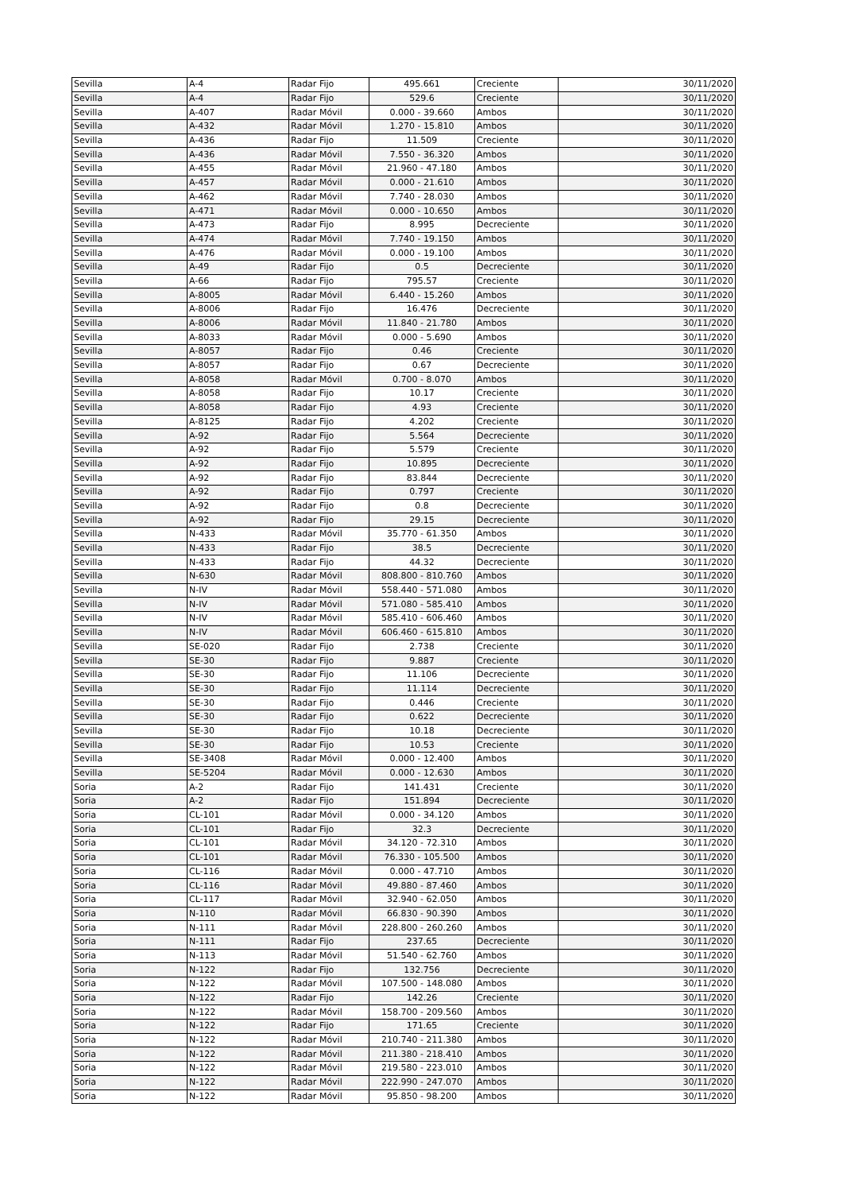| Sevilla | A-4 | Radar Fijo | 495.661 | Creciente | 30/11/2020 |
| Sevilla | A-4 | Radar Fijo | 529.6 | Creciente | 30/11/2020 |
| Sevilla | A-407 | Radar Móvil | 0.000 - 39.660 | Ambos | 30/11/2020 |
| Sevilla | A-432 | Radar Móvil | 1.270 - 15.810 | Ambos | 30/11/2020 |
| Sevilla | A-436 | Radar Fijo | 11.509 | Creciente | 30/11/2020 |
| Sevilla | A-436 | Radar Móvil | 7.550 - 36.320 | Ambos | 30/11/2020 |
| Sevilla | A-455 | Radar Móvil | 21.960 - 47.180 | Ambos | 30/11/2020 |
| Sevilla | A-457 | Radar Móvil | 0.000 - 21.610 | Ambos | 30/11/2020 |
| Sevilla | A-462 | Radar Móvil | 7.740 - 28.030 | Ambos | 30/11/2020 |
| Sevilla | A-471 | Radar Móvil | 0.000 - 10.650 | Ambos | 30/11/2020 |
| Sevilla | A-473 | Radar Fijo | 8.995 | Decreciente | 30/11/2020 |
| Sevilla | A-474 | Radar Móvil | 7.740 - 19.150 | Ambos | 30/11/2020 |
| Sevilla | A-476 | Radar Móvil | 0.000 - 19.100 | Ambos | 30/11/2020 |
| Sevilla | A-49 | Radar Fijo | 0.5 | Decreciente | 30/11/2020 |
| Sevilla | A-66 | Radar Fijo | 795.57 | Creciente | 30/11/2020 |
| Sevilla | A-8005 | Radar Móvil | 6.440 - 15.260 | Ambos | 30/11/2020 |
| Sevilla | A-8006 | Radar Fijo | 16.476 | Decreciente | 30/11/2020 |
| Sevilla | A-8006 | Radar Móvil | 11.840 - 21.780 | Ambos | 30/11/2020 |
| Sevilla | A-8033 | Radar Móvil | 0.000 - 5.690 | Ambos | 30/11/2020 |
| Sevilla | A-8057 | Radar Fijo | 0.46 | Creciente | 30/11/2020 |
| Sevilla | A-8057 | Radar Fijo | 0.67 | Decreciente | 30/11/2020 |
| Sevilla | A-8058 | Radar Móvil | 0.700 - 8.070 | Ambos | 30/11/2020 |
| Sevilla | A-8058 | Radar Fijo | 10.17 | Creciente | 30/11/2020 |
| Sevilla | A-8058 | Radar Fijo | 4.93 | Creciente | 30/11/2020 |
| Sevilla | A-8125 | Radar Fijo | 4.202 | Creciente | 30/11/2020 |
| Sevilla | A-92 | Radar Fijo | 5.564 | Decreciente | 30/11/2020 |
| Sevilla | A-92 | Radar Fijo | 5.579 | Creciente | 30/11/2020 |
| Sevilla | A-92 | Radar Fijo | 10.895 | Decreciente | 30/11/2020 |
| Sevilla | A-92 | Radar Fijo | 83.844 | Decreciente | 30/11/2020 |
| Sevilla | A-92 | Radar Fijo | 0.797 | Creciente | 30/11/2020 |
| Sevilla | A-92 | Radar Fijo | 0.8 | Decreciente | 30/11/2020 |
| Sevilla | A-92 | Radar Fijo | 29.15 | Decreciente | 30/11/2020 |
| Sevilla | N-433 | Radar Móvil | 35.770 - 61.350 | Ambos | 30/11/2020 |
| Sevilla | N-433 | Radar Fijo | 38.5 | Decreciente | 30/11/2020 |
| Sevilla | N-433 | Radar Fijo | 44.32 | Decreciente | 30/11/2020 |
| Sevilla | N-630 | Radar Móvil | 808.800 - 810.760 | Ambos | 30/11/2020 |
| Sevilla | N-IV | Radar Móvil | 558.440 - 571.080 | Ambos | 30/11/2020 |
| Sevilla | N-IV | Radar Móvil | 571.080 - 585.410 | Ambos | 30/11/2020 |
| Sevilla | N-IV | Radar Móvil | 585.410 - 606.460 | Ambos | 30/11/2020 |
| Sevilla | N-IV | Radar Móvil | 606.460 - 615.810 | Ambos | 30/11/2020 |
| Sevilla | SE-020 | Radar Fijo | 2.738 | Creciente | 30/11/2020 |
| Sevilla | SE-30 | Radar Fijo | 9.887 | Creciente | 30/11/2020 |
| Sevilla | SE-30 | Radar Fijo | 11.106 | Decreciente | 30/11/2020 |
| Sevilla | SE-30 | Radar Fijo | 11.114 | Decreciente | 30/11/2020 |
| Sevilla | SE-30 | Radar Fijo | 0.446 | Creciente | 30/11/2020 |
| Sevilla | SE-30 | Radar Fijo | 0.622 | Decreciente | 30/11/2020 |
| Sevilla | SE-30 | Radar Fijo | 10.18 | Decreciente | 30/11/2020 |
| Sevilla | SE-30 | Radar Fijo | 10.53 | Creciente | 30/11/2020 |
| Sevilla | SE-3408 | Radar Móvil | 0.000 - 12.400 | Ambos | 30/11/2020 |
| Sevilla | SE-5204 | Radar Móvil | 0.000 - 12.630 | Ambos | 30/11/2020 |
| Soria | A-2 | Radar Fijo | 141.431 | Creciente | 30/11/2020 |
| Soria | A-2 | Radar Fijo | 151.894 | Decreciente | 30/11/2020 |
| Soria | CL-101 | Radar Móvil | 0.000 - 34.120 | Ambos | 30/11/2020 |
| Soria | CL-101 | Radar Fijo | 32.3 | Decreciente | 30/11/2020 |
| Soria | CL-101 | Radar Móvil | 34.120 - 72.310 | Ambos | 30/11/2020 |
| Soria | CL-101 | Radar Móvil | 76.330 - 105.500 | Ambos | 30/11/2020 |
| Soria | CL-116 | Radar Móvil | 0.000 - 47.710 | Ambos | 30/11/2020 |
| Soria | CL-116 | Radar Móvil | 49.880 - 87.460 | Ambos | 30/11/2020 |
| Soria | CL-117 | Radar Móvil | 32.940 - 62.050 | Ambos | 30/11/2020 |
| Soria | N-110 | Radar Móvil | 66.830 - 90.390 | Ambos | 30/11/2020 |
| Soria | N-111 | Radar Móvil | 228.800 - 260.260 | Ambos | 30/11/2020 |
| Soria | N-111 | Radar Fijo | 237.65 | Decreciente | 30/11/2020 |
| Soria | N-113 | Radar Móvil | 51.540 - 62.760 | Ambos | 30/11/2020 |
| Soria | N-122 | Radar Fijo | 132.756 | Decreciente | 30/11/2020 |
| Soria | N-122 | Radar Móvil | 107.500 - 148.080 | Ambos | 30/11/2020 |
| Soria | N-122 | Radar Fijo | 142.26 | Creciente | 30/11/2020 |
| Soria | N-122 | Radar Móvil | 158.700 - 209.560 | Ambos | 30/11/2020 |
| Soria | N-122 | Radar Fijo | 171.65 | Creciente | 30/11/2020 |
| Soria | N-122 | Radar Móvil | 210.740 - 211.380 | Ambos | 30/11/2020 |
| Soria | N-122 | Radar Móvil | 211.380 - 218.410 | Ambos | 30/11/2020 |
| Soria | N-122 | Radar Móvil | 219.580 - 223.010 | Ambos | 30/11/2020 |
| Soria | N-122 | Radar Móvil | 222.990 - 247.070 | Ambos | 30/11/2020 |
| Soria | N-122 | Radar Móvil | 95.850 - 98.200 | Ambos | 30/11/2020 |